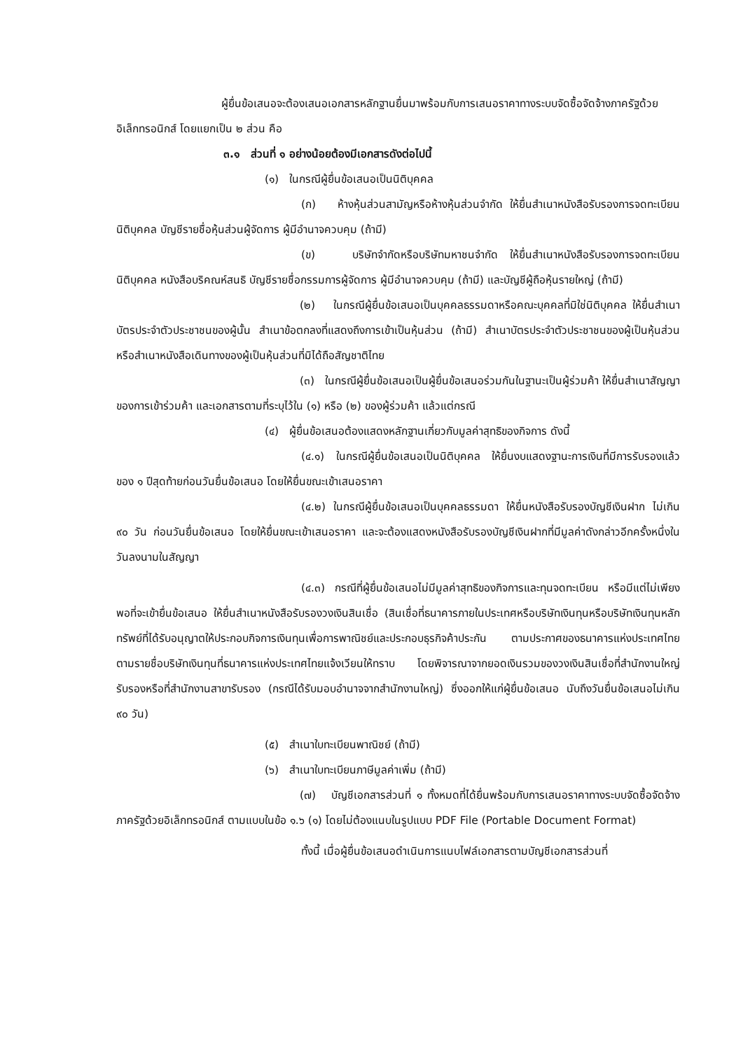ผู้ยื่นข้อเสนอจะต้องเสนอเอกสารหลักฐานยื่นมาพร้อมกับการเสนอราคาทางระบบจัดซื้อจัดจ้างภาครัฐด้วยอิเล็กทรอนิกส์ โดยแยกเป็น ๒ ส่วน คือ
๓.๑ ส่วนที่ ๑ อย่างน้อยต้องมีเอกสารดังต่อไปนี้
(๑) ในกรณีผู้ยื่นข้อเสนอเป็นนิติบุคคล
(ก) ห้างหุ้นส่วนสามัญหรือห้างหุ้นส่วนจำกัด ให้ยื่นสำเนาหนังสือรับรองการจดทะเบียนนิติบุคคล บัญชีรายชื่อหุ้นส่วนผู้จัดการ ผู้มีอำนาจควบคุม (ถ้ามี)
(ข) บริษัทจำกัดหรือบริษัทมหาชนจำกัด ให้ยื่นสำเนาหนังสือรับรองการจดทะเบียน นิติบุคคล หนังสือบริคณห์สนธิ บัญชีรายชื่อกรรมการผู้จัดการ ผู้มีอำนาจควบคุม (ถ้ามี) และบัญชีผู้ถือหุ้นรายใหญ่ (ถ้ามี)
(๒) ในกรณีผู้ยื่นข้อเสนอเป็นบุคคลธรรมดาหรือคณะบุคคลที่มิใช่นิติบุคคล ให้ยื่นสำเนาบัตรประจำตัวประชาชนของผู้นั้น สำเนาข้อตกลงที่แสดงถึงการเข้าเป็นหุ้นส่วน (ถ้ามี) สำเนาบัตรประจำตัวประชาชนของผู้เป็นหุ้นส่วน หรือสำเนาหนังสือเดินทางของผู้เป็นหุ้นส่วนที่มิได้ถือสัญชาติไทย
(๓) ในกรณีผู้ยื่นข้อเสนอเป็นผู้ยื่นข้อเสนอร่วมกันในฐานะเป็นผู้ร่วมค้า ให้ยื่นสำเนาสัญญาของการเข้าร่วมค้า และเอกสารตามที่ระบุไว้ใน (๑) หรือ (๒) ของผู้ร่วมค้า แล้วแต่กรณี
(๔) ผู้ยื่นข้อเสนอต้องแสดงหลักฐานเกี่ยวกับมูลค่าสุทธิของกิจการ ดังนี้
(๔.๑) ในกรณีผู้ยื่นข้อเสนอเป็นนิติบุคคล ให้ยื่นงบแสดงฐานะการเงินที่มีการรับรองแล้วของ ๑ ปีสุดท้ายก่อนวันยื่นข้อเสนอ โดยให้ยื่นขณะเข้าเสนอราคา
(๔.๒) ในกรณีผู้ยื่นข้อเสนอเป็นบุคคลธรรมดา ให้ยื่นหนังสือรับรองบัญชีเงินฝาก ไม่เกิน ๙๐ วัน ก่อนวันยื่นข้อเสนอ โดยให้ยื่นขณะเข้าเสนอราคา และจะต้องแสดงหนังสือรับรองบัญชีเงินฝากที่มีมูลค่าดังกล่าวอีกครั้งหนึ่งในวันลงนามในสัญญา
(๔.๓) กรณีที่ผู้ยื่นข้อเสนอไม่มีมูลค่าสุทธิของกิจการและทุนจดทะเบียน หรือมีแต่ไม่เพียงพอที่จะเข้ายื่นข้อเสนอ ให้ยื่นสำเนาหนังสือรับรองวงเงินสินเชื่อ (สินเชื่อที่ธนาคารภายในประเทศหรือบริษัทเงินทุนหรือบริษัทเงินทุนหลักทรัพย์ที่ได้รับอนุญาตให้ประกอบกิจการเงินทุนเพื่อการพาณิชย์และประกอบธุรกิจค้าประกัน ตามประกาศของธนาคารแห่งประเทศไทย ตามรายชื่อบริษัทเงินทุนที่ธนาคารแห่งประเทศไทยแจ้งเวียนให้ทราบ โดยพิจารณาจากยอดเงินรวมของวงเงินสินเชื่อที่สำนักงานใหญ่รับรองหรือที่สำนักงานสาขารับรอง (กรณีได้รับมอบอำนาจจากสำนักงานใหญ่) ซึ่งออกให้แก่ผู้ยื่นข้อเสนอ นับถึงวันยื่นข้อเสนอไม่เกิน ๙๐ วัน)
(๕) สำเนาใบทะเบียนพาณิชย์ (ถ้ามี)
(๖) สำเนาใบทะเบียนภาษีมูลค่าเพิ่ม (ถ้ามี)
(๗) บัญชีเอกสารส่วนที่ ๑ ทั้งหมดที่ได้ยื่นพร้อมกับการเสนอราคาทางระบบจัดซื้อจัดจ้างภาครัฐด้วยอิเล็กทรอนิกส์ ตามแบบในข้อ ๑.๖ (๑) โดยไม่ต้องแนบในรูปแบบ PDF File (Portable Document Format)
ทั้งนี้ เมื่อผู้ยื่นข้อเสนอดำเนินการแนบไฟล์เอกสารตามบัญชีเอกสารส่วนที่